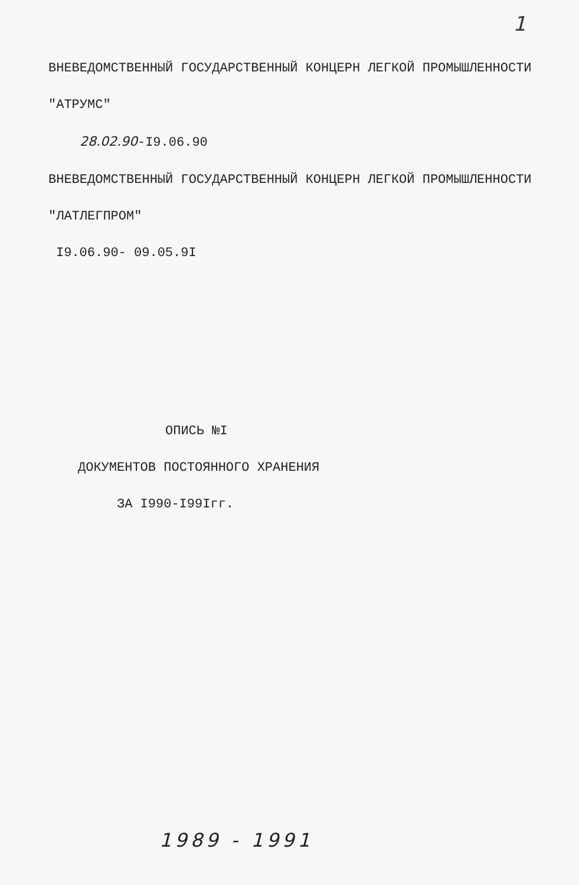1
ВНЕВЕДОМСТВЕННЫЙ ГОСУДАРСТВЕННЫЙ КОНЦЕРН ЛЕГКОЙ ПРОМЫШЛЕННОСТИ
"АТРУМС"
28.02.90-I9.06.90
ВНЕВЕДОМСТВЕННЫЙ ГОСУДАРСТВЕННЫЙ КОНЦЕРН ЛЕГКОЙ ПРОМЫШЛЕННОСТИ
"ЛАТЛЕГПРОМ"
I9.06.90- 09.05.9I
ОПИСЬ №I
ДОКУМЕНТОВ ПОСТОЯННОГО ХРАНЕНИЯ
ЗА I990-I99Iгг.
1989 - 1991